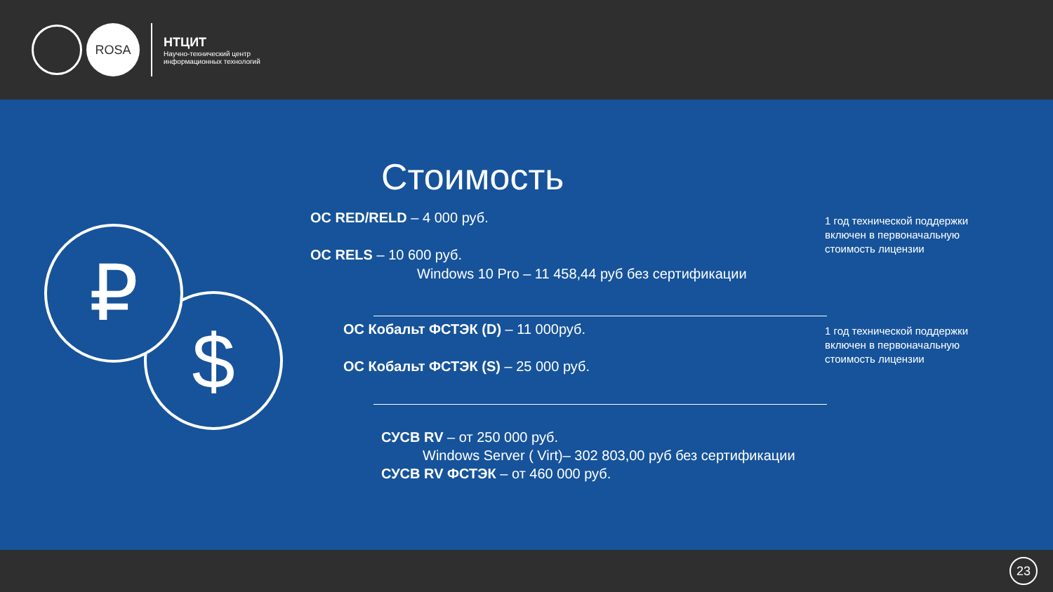ROSA
НТЦИТ
Научно-технический центр
информационных технологий
$
₽
Стоимость
ОС RED/RELD – 4 000 руб.
ОС RELS – 10 600 руб.
Windows 10 Pro – 11 458,44 руб без сертификации
1 год технической поддержки
включен в первоначальную
стоимость лицензии
ОС Кобальт ФСТЭК (D) – 11 000руб.
ОС Кобальт ФСТЭК (S) – 25 000 руб.
1 год технической поддержки
включен в первоначальную
стоимость лицензии
СУСВ RV – от 250 000 руб.
Windows Server ( Virt)– 302 803,00 руб без сертификации
СУСВ RV ФСТЭК – от 460 000 руб.
23